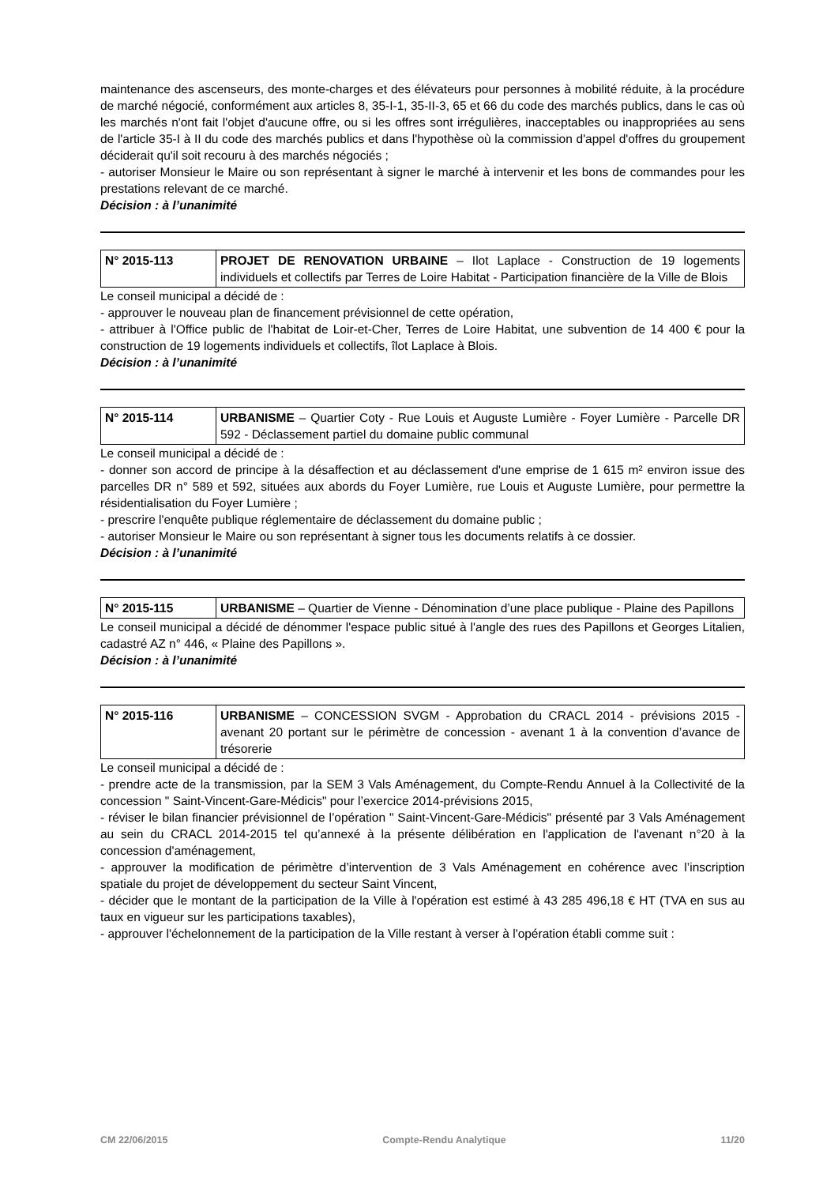maintenance des ascenseurs, des monte-charges et des élévateurs pour personnes à mobilité réduite, à la procédure de marché négocié, conformément aux articles 8, 35-I-1, 35-II-3, 65 et 66 du code des marchés publics, dans le cas où les marchés n'ont fait l'objet d'aucune offre, ou si les offres sont irrégulières, inacceptables ou inappropriées au sens de l'article 35-I à II du code des marchés publics et dans l'hypothèse où la commission d'appel d'offres du groupement déciderait qu'il soit recouru à des marchés négociés ;
- autoriser Monsieur le Maire ou son représentant à signer le marché à intervenir et les bons de commandes pour les prestations relevant de ce marché.
Décision : à l’unanimité
| N° 2015-113 | PROJET DE RENOVATION URBAINE – Ilot Laplace - Construction de 19 logements individuels et collectifs par Terres de Loire Habitat - Participation financière de la Ville de Blois |
Le conseil municipal a décidé de :
- approuver le nouveau plan de financement prévisionnel de cette opération,
- attribuer à l'Office public de l'habitat de Loir-et-Cher, Terres de Loire Habitat, une subvention de 14 400 € pour la construction de 19 logements individuels et collectifs, îlot Laplace à Blois.
Décision : à l’unanimité
| N° 2015-114 | URBANISME – Quartier Coty - Rue Louis et Auguste Lumière - Foyer Lumière - Parcelle DR 592 - Déclassement partiel du domaine public communal |
Le conseil municipal a décidé de :
- donner son accord de principe à la désaffection et au déclassement d'une emprise de 1 615 m² environ issue des parcelles DR n° 589 et 592, situées aux abords du Foyer Lumière, rue Louis et Auguste Lumière, pour permettre la résidentialisation du Foyer Lumière ;
- prescrire l'enquête publique réglementaire de déclassement du domaine public ;
- autoriser Monsieur le Maire ou son représentant à signer tous les documents relatifs à ce dossier.
Décision : à l’unanimité
| N° 2015-115 | URBANISME – Quartier de Vienne - Dénomination d’une place publique - Plaine des Papillons |
Le conseil municipal a décidé de dénommer l'espace public situé à l'angle des rues des Papillons et Georges Litalien, cadastré AZ n° 446, « Plaine des Papillons ».
Décision : à l’unanimité
| N° 2015-116 | URBANISME – CONCESSION SVGM - Approbation du CRACL 2014 - prévisions 2015 - avenant 20 portant sur le périmètre de concession - avenant 1 à la convention d’avance de trésorerie |
Le conseil municipal a décidé de :
- prendre acte de la transmission, par la SEM 3 Vals Aménagement, du Compte-Rendu Annuel à la Collectivité de la concession " Saint-Vincent-Gare-Médicis" pour l’exercice 2014-prévisions 2015,
- réviser le bilan financier prévisionnel de l’opération " Saint-Vincent-Gare-Médicis" présenté par 3 Vals Aménagement au sein du CRACL 2014-2015 tel qu’annexé à la présente délibération en l'application de l'avenant n°20 à la concession d'aménagement,
- approuver la modification de périmètre d’intervention de 3 Vals Aménagement en cohérence avec l’inscription spatiale du projet de développement du secteur Saint Vincent,
- décider que le montant de la participation de la Ville à l'opération est estimé à 43 285 496,18 € HT (TVA en sus au taux en vigueur sur les participations taxables),
- approuver l'échelonnement de la participation de la Ville restant à verser à l'opération établi comme suit :
CM 22/06/2015 Compte-Rendu Analytique 11/20